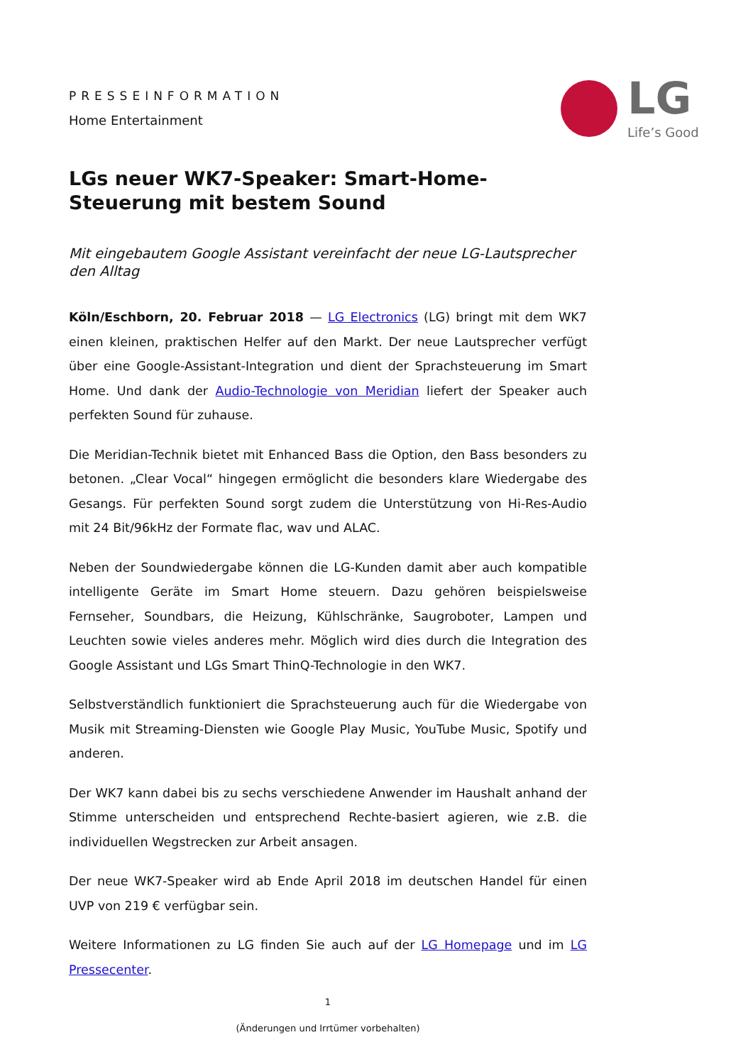LG
Life’s Good
PRESSEINFORMATION
Home Entertainment
LGs neuer WK7-Speaker: Smart-Home-Steuerung mit bestem Sound
Mit eingebautem Google Assistant vereinfacht der neue LG-Lautsprecher den Alltag
Köln/Eschborn, 20. Februar 2018 — LG Electronics (LG) bringt mit dem WK7 einen kleinen, praktischen Helfer auf den Markt. Der neue Lautsprecher verfügt über eine Google-Assistant-Integration und dient der Sprachsteuerung im Smart Home. Und dank der Audio-Technologie von Meridian liefert der Speaker auch perfekten Sound für zuhause.
Die Meridian-Technik bietet mit Enhanced Bass die Option, den Bass besonders zu betonen. „Clear Vocal“ hingegen ermöglicht die besonders klare Wiedergabe des Gesangs. Für perfekten Sound sorgt zudem die Unterstützung von Hi-Res-Audio mit 24 Bit/96kHz der Formate flac, wav und ALAC.
Neben der Soundwiedergabe können die LG-Kunden damit aber auch kompatible intelligente Geräte im Smart Home steuern. Dazu gehören beispielsweise Fernseher, Soundbars, die Heizung, Kühlschränke, Saugroboter, Lampen und Leuchten sowie vieles anderes mehr. Möglich wird dies durch die Integration des Google Assistant und LGs Smart ThinQ-Technologie in den WK7.
Selbstverständlich funktioniert die Sprachsteuerung auch für die Wiedergabe von Musik mit Streaming-Diensten wie Google Play Music, YouTube Music, Spotify und anderen.
Der WK7 kann dabei bis zu sechs verschiedene Anwender im Haushalt anhand der Stimme unterscheiden und entsprechend Rechte-basiert agieren, wie z.B. die individuellen Wegstrecken zur Arbeit ansagen.
Der neue WK7-Speaker wird ab Ende April 2018 im deutschen Handel für einen UVP von 219 € verfügbar sein.
Weitere Informationen zu LG finden Sie auch auf der LG Homepage und im LG Pressecenter.
1
(Änderungen und Irrtümer vorbehalten)